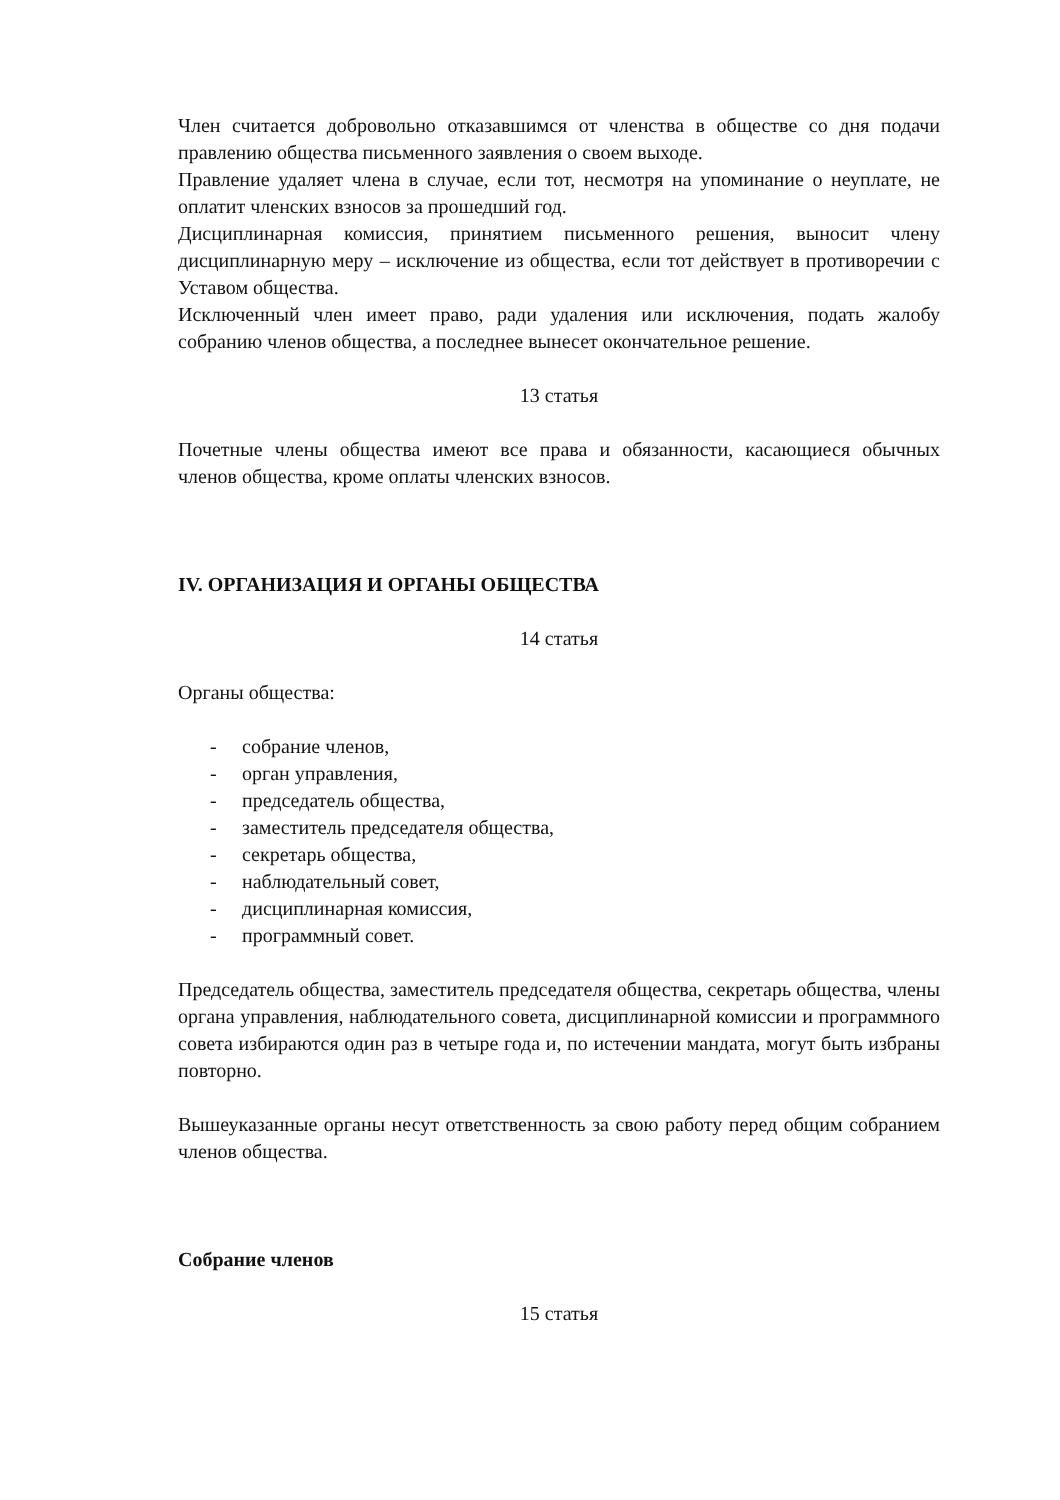Член считается добровольно отказавшимся от членства в обществе со дня подачи правлению общества письменного заявления о своем выходе.
Правление удаляет члена в случае, если тот, несмотря на упоминание о неуплате, не оплатит членских взносов за прошедший год.
Дисциплинарная комиссия, принятием письменного решения, выносит члену дисциплинарную меру – исключение из общества, если тот действует в противоречии с Уставом общества.
Исключенный член имеет право, ради удаления или исключения, подать жалобу собранию членов общества, а последнее вынесет окончательное решение.
13 статья
Почетные члены общества имеют все права и обязанности, касающиеся обычных членов общества, кроме оплаты членских взносов.
IV. ОРГАНИЗАЦИЯ И ОРГАНЫ ОБЩЕСТВА
14 статья
Органы общества:
- собрание членов,
- орган управления,
- председатель общества,
- заместитель председателя общества,
- секретарь общества,
- наблюдательный совет,
- дисциплинарная комиссия,
- программный совет.
Председатель общества, заместитель председателя общества, секретарь общества, члены органа управления, наблюдательного совета, дисциплинарной комиссии и программного совета избираются один раз в четыре года и, по истечении мандата, могут быть избраны повторно.
Вышеуказанные органы несут ответственность за свою работу перед общим собранием членов общества.
Собрание членов
15 статья